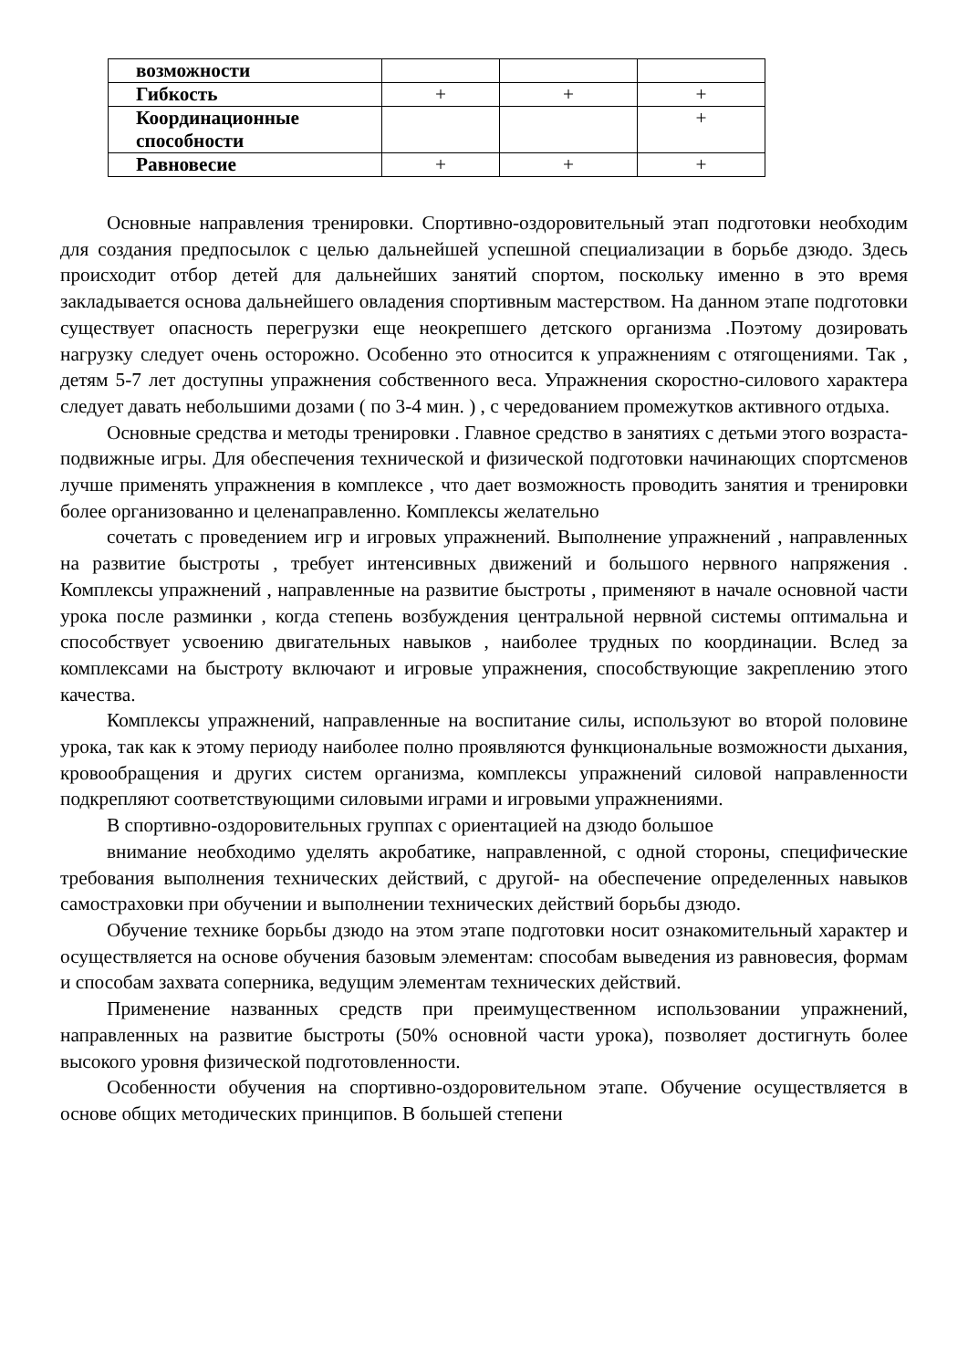| возможности | | | |
| Гибкость | + | + | + |
| Координационные способности | | | + |
| Равновесие | + | + | + |
Основные направления тренировки. Спортивно-оздоровительный этап подготовки необходим для создания предпосылок с целью дальнейшей успешной специализации в борьбе дзюдо. Здесь происходит отбор детей для дальнейших занятий спортом, поскольку именно в это время закладывается основа дальнейшего овладения спортивным мастерством. На данном этапе подготовки существует опасность перегрузки еще неокрепшего детского организма .Поэтому дозировать нагрузку следует очень осторожно. Особенно это относится к упражнениям с отягощениями. Так , детям 5-7 лет доступны упражнения собственного веса. Упражнения скоростно-силового характера следует давать небольшими дозами ( по 3-4 мин. ) , с чередованием промежутков активного отдыха.
Основные средства и методы тренировки . Главное средство в занятиях с детьми этого возраста- подвижные игры. Для обеспечения технической и физической подготовки начинающих спортсменов лучше применять упражнения в комплексе , что дает возможность проводить занятия и тренировки более организованно и целенаправленно. Комплексы желательно
сочетать с проведением игр и игровых упражнений. Выполнение упражнений , направленных на развитие быстроты , требует интенсивных движений и большого нервного напряжения . Комплексы упражнений , направленные на развитие быстроты , применяют в начале основной части урока после разминки , когда степень возбуждения центральной нервной системы оптимальна и способствует усвоению двигательных навыков , наиболее трудных по координации. Вслед за комплексами на быстроту включают и игровые упражнения, способствующие закреплению этого качества.
Комплексы упражнений, направленные на воспитание силы, используют во второй половине урока, так как к этому периоду наиболее полно проявляются функциональные возможности дыхания, кровообращения и других систем организма, комплексы упражнений силовой направленности подкрепляют соответствующими силовыми играми и игровыми упражнениями.
В спортивно-оздоровительных группах с ориентацией на дзюдо большое
внимание необходимо уделять акробатике, направленной, с одной стороны, специфические требования выполнения технических действий, с другой- на обеспечение определенных навыков самостраховки при обучении и выполнении технических действий борьбы дзюдо.
Обучение технике борьбы дзюдо на этом этапе подготовки носит ознакомительный характер и осуществляется на основе обучения базовым элементам: способам выведения из равновесия, формам и способам захвата соперника, ведущим элементам технических действий.
Применение названных средств при преимущественном использовании упражнений, направленных на развитие быстроты (50% основной части урока), позволяет достигнуть более высокого уровня физической подготовленности.
Особенности обучения на спортивно-оздоровительном этапе. Обучение осуществляется в основе общих методических принципов. В большей степени